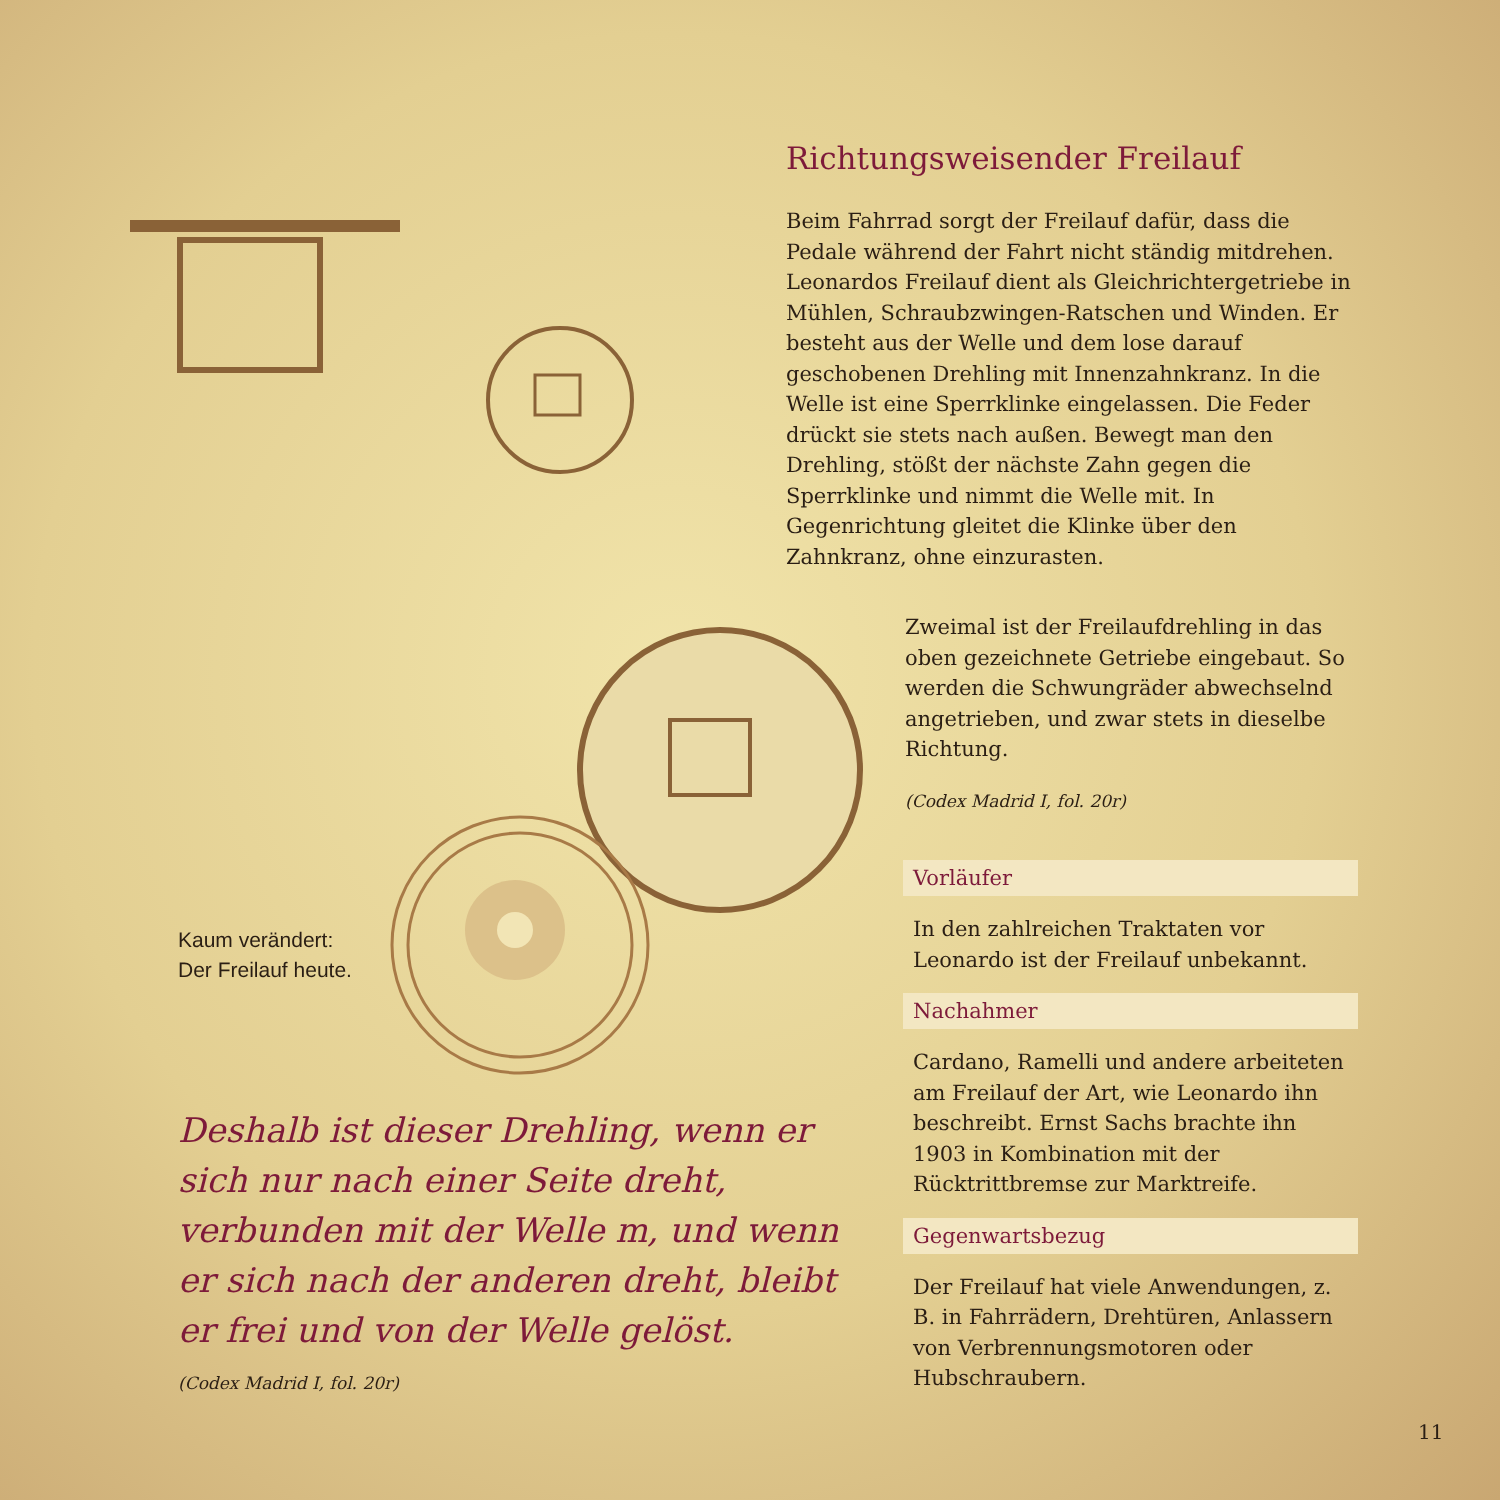Richtungsweisender Freilauf
Beim Fahrrad sorgt der Freilauf dafür, dass die Pedale während der Fahrt nicht ständig mitdrehen. Leonardos Freilauf dient als Gleichrichtergetriebe in Mühlen, Schraubzwingen-Ratschen und Winden. Er besteht aus der Welle und dem lose darauf geschobenen Drehling mit Innenzahnkranz. In die Welle ist eine Sperrklinke eingelassen. Die Feder drückt sie stets nach außen. Bewegt man den Drehling, stößt der nächste Zahn gegen die Sperrklinke und nimmt die Welle mit. In Gegenrichtung gleitet die Klinke über den Zahnkranz, ohne einzurasten.
Zweimal ist der Freilaufdrehling in das oben gezeichnete Getriebe eingebaut. So werden die Schwungräder abwechselnd angetrieben, und zwar stets in dieselbe Richtung.
(Codex Madrid I, fol. 20r)
Vorläufer
In den zahlreichen Traktaten vor Leonardo ist der Freilauf unbekannt.
Nachahmer
Cardano, Ramelli und andere arbeiteten am Freilauf der Art, wie Leonardo ihn beschreibt. Ernst Sachs brachte ihn 1903 in Kombination mit der Rücktrittbremse zur Marktreife.
Gegenwartsbezug
Der Freilauf hat viele Anwendungen, z. B. in Fahrrädern, Drehtüren, Anlassern von Verbrennungsmotoren oder Hubschraubern.
Kaum verändert:
Der Freilauf heute.
Deshalb ist dieser Drehling, wenn er sich nur nach einer Seite dreht, verbunden mit der Welle m, und wenn er sich nach der anderen dreht, bleibt er frei und von der Welle gelöst.
(Codex Madrid I, fol. 20r)
11